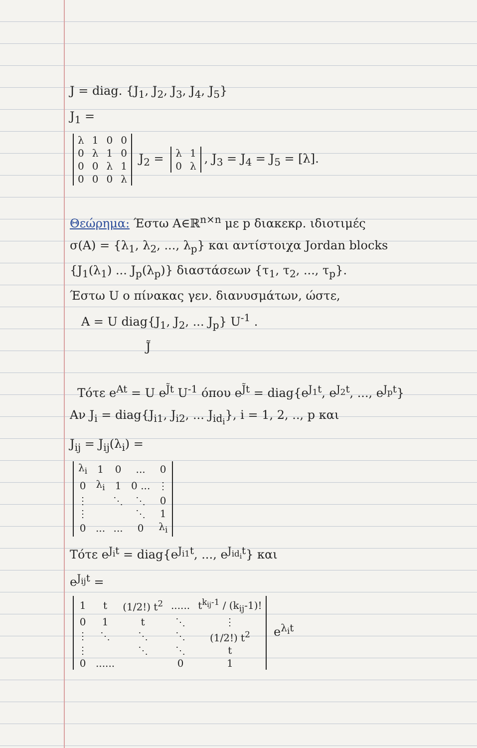J = diag. {J<sub>1</sub>, J<sub>2</sub>, J<sub>3</sub>, J<sub>4</sub>, J<sub>5</sub>}
J<sub>1</sub> =
| λ | 1 | 0 | 0 |
| 0 | λ | 1 | 0 |
| 0 | 0 | λ | 1 |
| 0 | 0 | 0 | λ |
J<sub>2</sub> =
| λ | 1 |
| 0 | λ |
, J<sub>3</sub> = J<sub>4</sub> = J<sub>5</sub> = [λ].
Θεώρημα: Έστω A∈ℝ<sup>n×n</sup> με p διακεκρ. ιδιοτιμές
σ(A) = {λ<sub>1</sub>, λ<sub>2</sub>, ..., λ<sub>p</sub>} και αντίστοιχα Jordan blocks
{J<sub>1</sub>(λ<sub>1</sub>) ... J<sub>p</sub>(λ<sub>p</sub>)} διαστάσεων {τ<sub>1</sub>, τ<sub>2</sub>, ..., τ<sub>p</sub>}.
Έστω U ο πίνακας γεν. διανυσμάτων, ώστε,
A = U diag{J<sub>1</sub>, J<sub>2</sub>, ... J<sub>p</sub>} U<sup>-1</sup> .
J̃
Τότε e<sup>At</sup> = U e<sup>J̃t</sup> U<sup>-1</sup> όπου e<sup>J̃t</sup> = diag{e<sup>J<sub>1</sub>t</sup>, e<sup>J<sub>2</sub>t</sup>, ..., e<sup>J<sub>p</sub>t</sup>}
Αν J<sub>i</sub> = diag{J<sub>i1</sub>, J<sub>i2</sub>, ... J<sub>id<sub>i</sub></sub>}, i = 1, 2, .., p και
J<sub>ij</sub> = J<sub>ij</sub>(λ<sub>i</sub>) =
| λ<sub>i</sub> | 1 | 0 | ... | 0 |
| 0 | λ<sub>i</sub> | 1 | 0 ... | ⋮ |
| ⋮ | | ⋱ | ⋱ | 0 |
| ⋮ | | | ⋱ | 1 |
| 0 | ... | ... | 0 | λ<sub>i</sub> |
Τότε e<sup>J<sub>i</sub>t</sup> = diag{e<sup>J<sub>i1</sub>t</sup>, ..., e<sup>J<sub>id<sub>i</sub></sub>t</sup>} και
e<sup>J<sub>ij</sub>t</sup> =
| 1 | t | (1/2!) t<sup>2</sup> | ...... | t<sup>k<sub>ij</sub>-1</sup> / (k<sub>ij</sub>-1)! |
| 0 | 1 | t | ⋱ | ⋮ |
| ⋮ | ⋱ | ⋱ | ⋱ | (1/2!) t<sup>2</sup> |
| ⋮ | | ⋱ | ⋱ | t |
| 0 | ...... | | 0 | 1 |
e<sup>λ<sub>i</sub>t</sup>